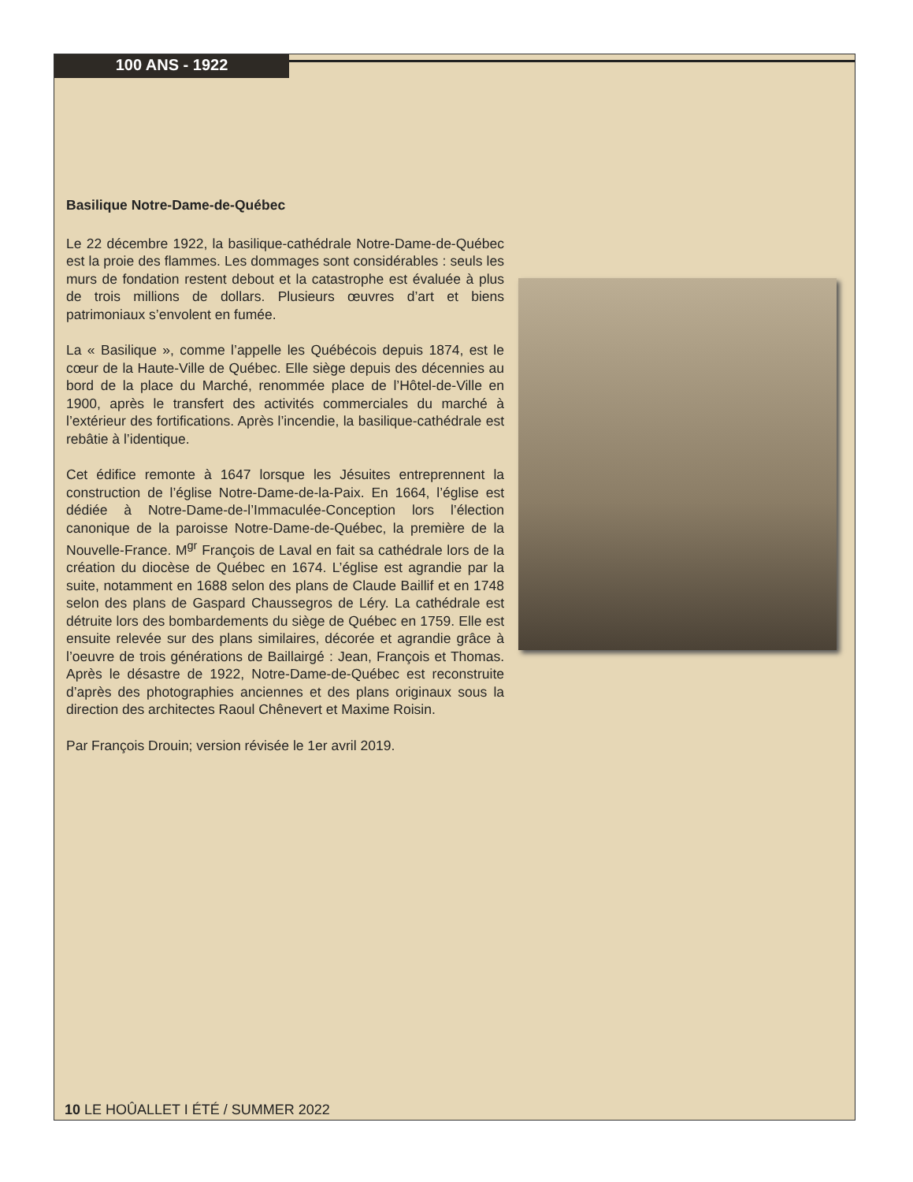100 ANS - 1922
Basilique Notre-Dame-de-Québec
Le 22 décembre 1922, la basilique-cathédrale Notre-Dame-de-Québec est la proie des flammes. Les dommages sont considérables : seuls les murs de fondation restent debout et la catastrophe est évaluée à plus de trois millions de dollars. Plusieurs œuvres d’art et biens patrimoniaux s’envolent en fumée.
La « Basilique », comme l’appelle les Québécois depuis 1874, est le cœur de la Haute-Ville de Québec. Elle siège depuis des décennies au bord de la place du Marché, renommée place de l’Hôtel-de-Ville en 1900, après le transfert des activités commerciales du marché à l’extérieur des fortifications. Après l’incendie, la basilique-cathédrale est rebâtie à l’identique.
Cet édifice remonte à 1647 lorsque les Jésuites entreprennent la construction de l’église Notre-Dame-de-la-Paix. En 1664, l’église est dédiée à Notre-Dame-de-l’Immaculée-Conception lors l’élection canonique de la paroisse Notre-Dame-de-Québec, la première de la Nouvelle-France. M<sup>gr</sup> François de Laval en fait sa cathédrale lors de la création du diocèse de Québec en 1674. L’église est agrandie par la suite, notamment en 1688 selon des plans de Claude Baillif et en 1748 selon des plans de Gaspard Chaussegros de Léry. La cathédrale est détruite lors des bombardements du siège de Québec en 1759. Elle est ensuite relevée sur des plans similaires, décorée et agrandie grâce à l’oeuvre de trois générations de Baillairgé : Jean, François et Thomas. Après le désastre de 1922, Notre-Dame-de-Québec est reconstruite d’après des photographies anciennes et des plans originaux sous la direction des architectes Raoul Chênevert et Maxime Roisin.
Par François Drouin; version révisée le 1er avril 2019.
10 LE HOÛALLET I ÉTÉ / SUMMER 2022